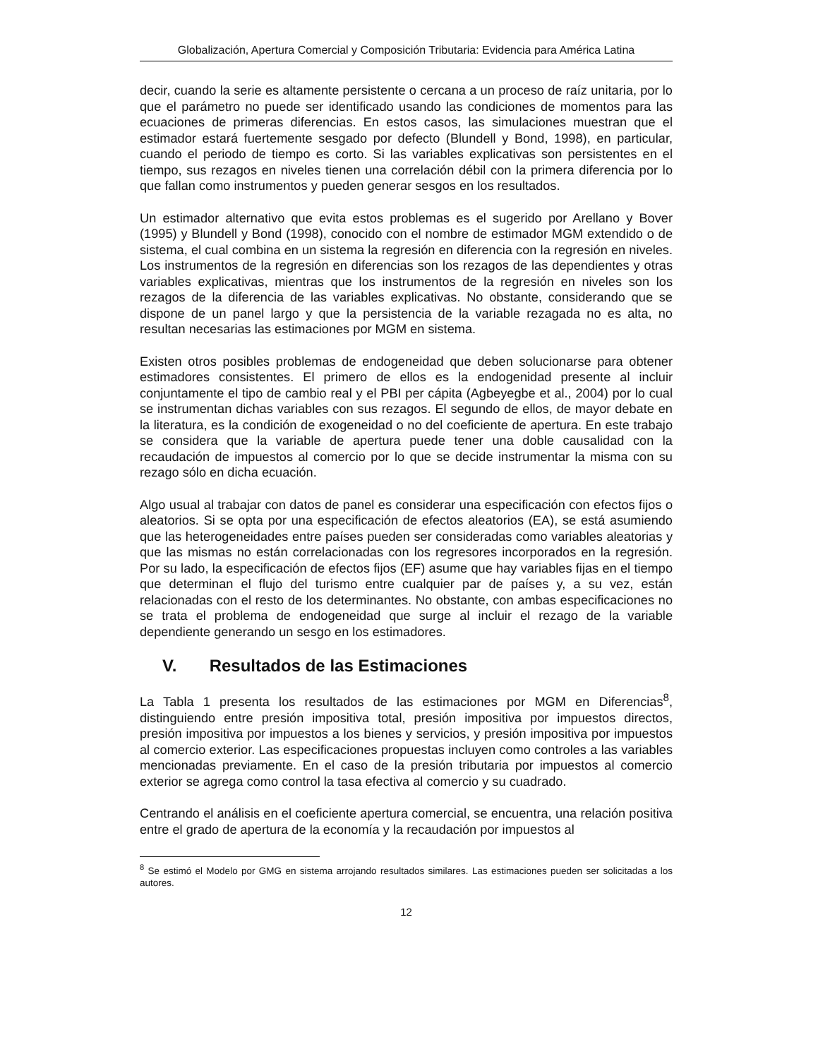Globalización, Apertura Comercial y Composición Tributaria: Evidencia para América Latina
decir, cuando la serie es altamente persistente o cercana a un proceso de raíz unitaria, por lo que el parámetro no puede ser identificado usando las condiciones de momentos para las ecuaciones de primeras diferencias. En estos casos, las simulaciones muestran que el estimador estará fuertemente sesgado por defecto (Blundell y Bond, 1998), en particular, cuando el periodo de tiempo es corto. Si las variables explicativas son persistentes en el tiempo, sus rezagos en niveles tienen una correlación débil con la primera diferencia por lo que fallan como instrumentos y pueden generar sesgos en los resultados.
Un estimador alternativo que evita estos problemas es el sugerido por Arellano y Bover (1995) y Blundell y Bond (1998), conocido con el nombre de estimador MGM extendido o de sistema, el cual combina en un sistema la regresión en diferencia con la regresión en niveles. Los instrumentos de la regresión en diferencias son los rezagos de las dependientes y otras variables explicativas, mientras que los instrumentos de la regresión en niveles son los rezagos de la diferencia de las variables explicativas. No obstante, considerando que se dispone de un panel largo y que la persistencia de la variable rezagada no es alta, no resultan necesarias las estimaciones por MGM en sistema.
Existen otros posibles problemas de endogeneidad que deben solucionarse para obtener estimadores consistentes. El primero de ellos es la endogenidad presente al incluir conjuntamente el tipo de cambio real y el PBI per cápita (Agbeyegbe et al., 2004) por lo cual se instrumentan dichas variables con sus rezagos. El segundo de ellos, de mayor debate en la literatura, es la condición de exogeneidad o no del coeficiente de apertura. En este trabajo se considera que la variable de apertura puede tener una doble causalidad con la recaudación de impuestos al comercio por lo que se decide instrumentar la misma con su rezago sólo en dicha ecuación.
Algo usual al trabajar con datos de panel es considerar una especificación con efectos fijos o aleatorios. Si se opta por una especificación de efectos aleatorios (EA), se está asumiendo que las heterogeneidades entre países pueden ser consideradas como variables aleatorias y que las mismas no están correlacionadas con los regresores incorporados en la regresión. Por su lado, la especificación de efectos fijos (EF) asume que hay variables fijas en el tiempo que determinan el flujo del turismo entre cualquier par de países y, a su vez, están relacionadas con el resto de los determinantes. No obstante, con ambas especificaciones no se trata el problema de endogeneidad que surge al incluir el rezago de la variable dependiente generando un sesgo en los estimadores.
V. Resultados de las Estimaciones
La Tabla 1 presenta los resultados de las estimaciones por MGM en Diferencias<sup>8</sup>, distinguiendo entre presión impositiva total, presión impositiva por impuestos directos, presión impositiva por impuestos a los bienes y servicios, y presión impositiva por impuestos al comercio exterior. Las especificaciones propuestas incluyen como controles a las variables mencionadas previamente. En el caso de la presión tributaria por impuestos al comercio exterior se agrega como control la tasa efectiva al comercio y su cuadrado.
Centrando el análisis en el coeficiente apertura comercial, se encuentra, una relación positiva entre el grado de apertura de la economía y la recaudación por impuestos al
<sup>8</sup> Se estimó el Modelo por GMG en sistema arrojando resultados similares. Las estimaciones pueden ser solicitadas a los autores.
12